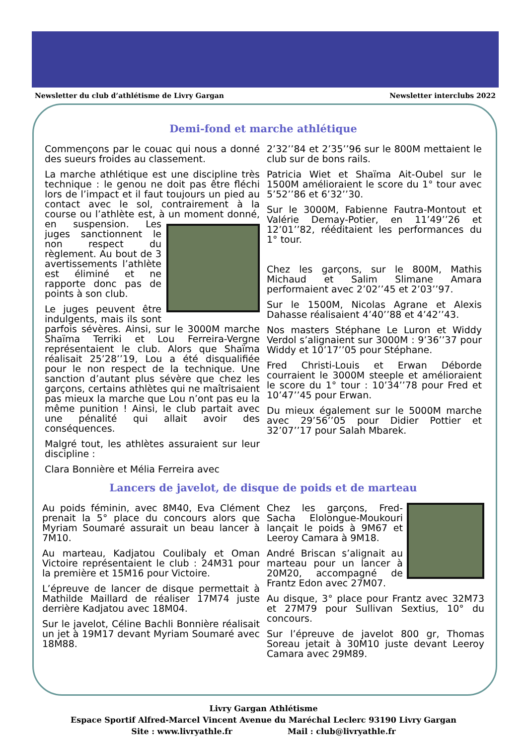Newsletter du club d’athlétisme de Livry Gargan Newsletter interclubs 2022
Demi-fond et marche athlétique
Commençons par le couac qui nous a donné des sueurs froides au classement.
La marche athlétique est une discipline très technique : le genou ne doit pas être fléchi lors de l’impact et il faut toujours un pied au contact avec le sol, contrairement à la course ou l’athlète est, à un moment donné, en suspension. Les juges sanctionnent le non respect du règlement. Au bout de 3 avertissements l’athlète est éliminé et ne rapporte donc pas de points à son club.
Le juges peuvent être indulgents, mais ils sont parfois sévères. Ainsi, sur le 3000M marche Shaïma Terriki et Lou Ferreira-Vergne représentaient le club. Alors que Shaïma réalisait 25’28’’19, Lou a été disqualifiée pour le non respect de la technique. Une sanction d’autant plus sévère que chez les garçons, certains athlètes qui ne maîtrisaient pas mieux la marche que Lou n’ont pas eu la même punition ! Ainsi, le club partait avec une pénalité qui allait avoir des conséquences.
Malgré tout, les athlètes assuraient sur leur discipline :
Clara Bonnière et Mélia Ferreira avec
2’32’’84 et 2’35’’96 sur le 800M mettaient le club sur de bons rails.
Patricia Wiet et Shaïma Ait-Oubel sur le 1500M amélioraient le score du 1° tour avec 5’52’’86 et 6’32’’30.
Sur le 3000M, Fabienne Fautra-Montout et Valérie Demay-Potier, en 11’49’’26 et 12’01’’82, rééditaient les performances du 1° tour.
Chez les garçons, sur le 800M, Mathis Michaud et Salim Slimane Amara performaient avec 2’02’’45 et 2’03’’97.
Sur le 1500M, Nicolas Agrane et Alexis Dahasse réalisaient 4’40’’88 et 4’42’’43.
Nos masters Stéphane Le Luron et Widdy Verdol s’alignaient sur 3000M : 9’36’’37 pour Widdy et 10’17’’05 pour Stéphane.
Fred Christi-Louis et Erwan Déborde courraient le 3000M steeple et amélioraient le score du 1° tour : 10’34’’78 pour Fred et 10’47’’45 pour Erwan.
Du mieux également sur le 5000M marche avec 29’56’’05 pour Didier Pottier et 32’07’’17 pour Salah Mbarek.
Lancers de javelot, de disque de poids et de marteau
Au poids féminin, avec 8M40, Eva Clément prenait la 5° place du concours alors que Myriam Soumaré assurait un beau lancer à 7M10.
Au marteau, Kadjatou Coulibaly et Oman Victoire représentaient le club : 24M31 pour la première et 15M16 pour Victoire.
L’épreuve de lancer de disque permettait à Mathilde Maillard de réaliser 17M74 juste derrière Kadjatou avec 18M04.
Sur le javelot, Céline Bachli Bonnière réalisait un jet à 19M17 devant Myriam Soumaré avec 18M88.
Chez les garçons, Fred-Sacha Elolongue-Moukouri lançait le poids à 9M67 et Leeroy Camara à 9M18.
André Briscan s’alignait au marteau pour un lancer à 20M20, accompagné de Frantz Edon avec 27M07.
Au disque, 3° place pour Frantz avec 32M73 et 27M79 pour Sullivan Sextius, 10° du concours.
Sur l’épreuve de javelot 800 gr, Thomas Soreau jetait à 30M10 juste devant Leeroy Camara avec 29M89.
Livry Gargan Athlétisme
Espace Sportif Alfred-Marcel Vincent Avenue du Maréchal Leclerc 93190 Livry Gargan
Site : www.livryathle.fr Mail : club@livryathle.fr